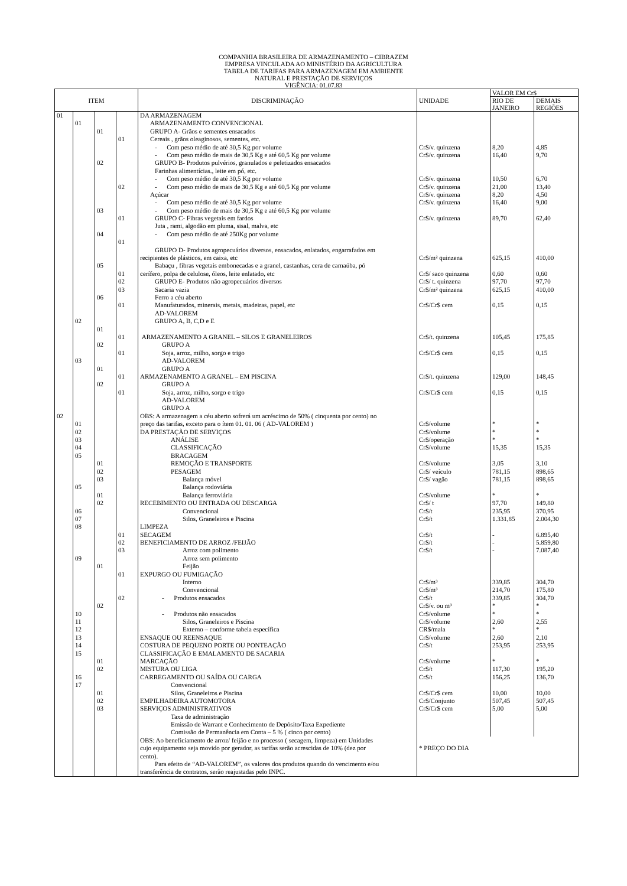COMPANHIA BRASILEIRA DE ARMAZENAMENTO – CIBRAZEM
EMPRESA VINCULADA AO MINISTÉRIO DA AGRICULTURA
TABELA DE TARIFAS PARA ARMAZENAGEM EM AMBIENTE
NATURAL E PRESTAÇÃO DE SERVIÇOS
VIGÊNCIA: 01.07.83
| ITEM | | | | DISCRIMINAÇÃO | UNIDADE | VALOR EM Cr$ | |
| --- | --- | --- | --- | --- | --- | --- | --- |
| | | | | | | RIO DE JANEIRO | DEMAIS REGIÕES |
| 01 | | | | DA ARMAZENAGEM | | | |
| | 01 | | | ARMAZENAMENTO CONVENCIONAL | | | |
| | | 01 | | GRUPO A- Grãos e sementes ensacados | | | |
| | | | 01 | Cereais , grãos oleaginosos, sementes, etc. | | | |
| | | | | - Com peso médio de até 30,5 Kg por volume | Cr$/v. quinzena | 8,20 | 4,85 |
| | | | | - Com peso médio de mais de 30,5 Kg e até 60,5 Kg por volume | Cr$/v. quinzena | 16,40 | 9,70 |
| | | 02 | | GRUPO B- Produtos pulvérios, granulados e peletizados ensacados | | | |
| | | | | Farinhas alimentícias., leite em pó, etc. | | | |
| | | | | - Com peso médio de até 30,5 Kg por volume | Cr$/v. quinzena | 10,50 | 6,70 |
| | | | 02 | - Com peso médio de mais de 30,5 Kg e até 60,5 Kg por volume | Cr$/v. quinzena | 21,00 | 13,40 |
| | | | | Açúcar | Cr$/v. quinzena | 8,20 | 4,50 |
| | | | | - Com peso médio de até 30,5 Kg por volume | Cr$/v. quinzena | 16,40 | 9,00 |
| | | 03 | | - Com peso médio de mais de 30,5 Kg e até 60,5 Kg por volume | | | |
| | | | 01 | GRUPO C- Fibras vegetais em fardos | Cr$/v. quinzena | 89,70 | 62,40 |
| | | | | Juta , rami, algodão em pluma, sisal, malva, etc | | | |
| | | 04 | | - Com peso médio de até 250Kg por volume | | | |
| | | | 01 | | | | |
| | | | | GRUPO D- Produtos agropecuários diversos, ensacados, enlatados, engarrafados em | | | |
| | | | | recipientes de plásticos, em caixa, etc | Cr$/m² quinzena | 625,15 | 410,00 |
| | | 05 | | Babaçu , fibras vegetais embonecadas e a granel, castanhas, cera de carnaúba, pó | | | |
| | | | 01 | cerífero, polpa de celulose, óleos, leite enlatado, etc | Cr$/ saco quinzena | 0,60 | 0,60 |
| | | | 02 | GRUPO E- Produtos não agropecuários diversos | Cr$/ t. quinzena | 97,70 | 97,70 |
| | | | 03 | Sacaria vazia | Cr$/m² quinzena | 625,15 | 410,00 |
| | | 06 | | Ferro a céu aberto | | | |
| | | | 01 | Manufaturados, minerais, metais, madeiras, papel, etc | Cr$/Cr$ cem | 0,15 | 0,15 |
| | | | | AD-VALOREM | | | |
| | 02 | | | GRUPO A, B, C,D e E | | | |
| | | 01 | | | | | |
| | | | 01 | ARMAZENAMENTO A GRANEL – SILOS E GRANELEIROS | Cr$/t. quinzena | 105,45 | 175,85 |
| | | 02 | | GRUPO A | | | |
| | | | 01 | Soja, arroz, milho, sorgo e trigo | Cr$/Cr$ cem | 0,15 | 0,15 |
| | 03 | | | AD-VALOREM | | | |
| | | 01 | | GRUPO A | | | |
| | | | 01 | ARMAZENAMENTO A GRANEL – EM PISCINA | Cr$/t. quinzena | 129,00 | 148,45 |
| | | 02 | | GRUPO A | | | |
| | | | 01 | Soja, arroz, milho, sorgo e trigo | Cr$/Cr$ cem | 0,15 | 0,15 |
| | | | | AD-VALOREM | | | |
| | | | | GRUPO A | | | |
| 02 | | | | OBS: A armazenagem a céu aberto sofrerá um acréscimo de 50% ( cinquenta por cento) no | | | |
| | 01 | | | preço das tarifas, exceto para o ítem 01. 01. 06 ( AD-VALOREM ) | Cr$/volume | * | * |
| | 02 | | | DA PRESTAÇÃO DE SERVIÇOS | Cr$/volume | * | * |
| | 03 | | | ANÁLISE | Cr$/operação | * | * |
| | 04 | | | CLASSIFICAÇÃO | Cr$/volume | 15,35 | 15,35 |
| | 05 | | | BRACAGEM | | | |
| | | 01 | | REMOÇÃO E TRANSPORTE | Cr$/volume | 3,05 | 3,10 |
| | | 02 | | PESAGEM | Cr$/ veículo | 781,15 | 898,65 |
| | | 03 | | Balança móvel | Cr$/ vagão | 781,15 | 898,65 |
| | 05 | | | Balança rodoviária | | | |
| | | 01 | | Balança ferroviária | Cr$/volume | * | * |
| | | 02 | | RECEBIMENTO OU ENTRADA OU DESCARGA | Cr$/ t | 97,70 | 149,80 |
| | 06 | | | Convencional | Cr$/t | 235,95 | 370,95 |
| | 07 | | | Silos, Graneleiros e Piscina | Cr$/t | 1.331,85 | 2.004,30 |
| | 08 | | | LIMPEZA | | | |
| | | | 01 | SECAGEM | Cr$/t | - | 6.895,40 |
| | | | 02 | BENEFICIAMENTO DE ARROZ /FEIJÃO | Cr$/t | - | 5.859,80 |
| | | | 03 | Arroz com polimento | Cr$/t | - | 7.087,40 |
| | 09 | | | Arroz sem polimento | | | |
| | | 01 | | Feijão | | | |
| | | | 01 | EXPURGO OU FUMIGAÇÃO | | | |
| | | | | Interno | Cr$/m³ | 339,85 | 304,70 |
| | | | | Convencional | Cr$/m³ | 214,70 | 175,80 |
| | | | 02 | - Produtos ensacados | Cr$/t | 339,85 | 304,70 |
| | | 02 | | | Cr$/v. ou m³ | * | * |
| | 10 | | | - Produtos não ensacados | Cr$/volume | * | * |
| | 11 | | | Silos, Graneleiros e Piscina | Cr$/volume | 2,60 | 2,55 |
| | 12 | | | Externo – conforme tabela específica | CR$/mala | * | * |
| | 13 | | | ENSAQUE OU REENSAQUE | Cr$/volume | 2,60 | 2,10 |
| | 14 | | | COSTURA DE PEQUENO PORTE OU PONTEAÇÃO | Cr$/t | 253,95 | 253,95 |
| | 15 | | | CLASSIFICAÇÃO E EMALAMENTO DE SACARIA | | | |
| | | 01 | | MARCAÇÃO | Cr$/volume | * | * |
| | | 02 | | MISTURA OU LIGA | Cr$/t | 117,30 | 195,20 |
| | 16 | | | CARREGAMENTO OU SAÍDA OU CARGA | Cr$/t | 156,25 | 136,70 |
| | 17 | | | Convencional | | | |
| | | 01 | | Silos, Graneleiros e Piscina | Cr$/Cr$ cem | 10,00 | 10,00 |
| | | 02 | | EMPILHADEIRA AUTOMOTORA | Cr$/Conjunto | 507,45 | 507,45 |
| | | 03 | | SERVIÇOS ADMINISTRATIVOS | Cr$/Cr$ cem | 5,00 | 5,00 |
| | | | | Taxa de administração | | | |
| | | | | Emissão de Warrant e Conhecimento de Depósito/Taxa Expediente | | | |
| | | | | Comissão de Permanência em Conta – 5 % ( cinco por cento) | | | |
| | | | | OBS: Ao beneficiamento de arroz/ feijão e no processo ( secagem, limpeza) em Unidades | | | |
| | | | | cujo equipamento seja movido por gerador, as tarifas serão acrescidas de 10% (dez por | * PREÇO DO DIA | | |
| | | | | cento). | | | |
| | | | | Para efeito de “AD-VALOREM”, os valores dos produtos quando do vencimento e/ou | | | |
| | | | | transferência de contratos, serão reajustadas pelo INPC. | | | |